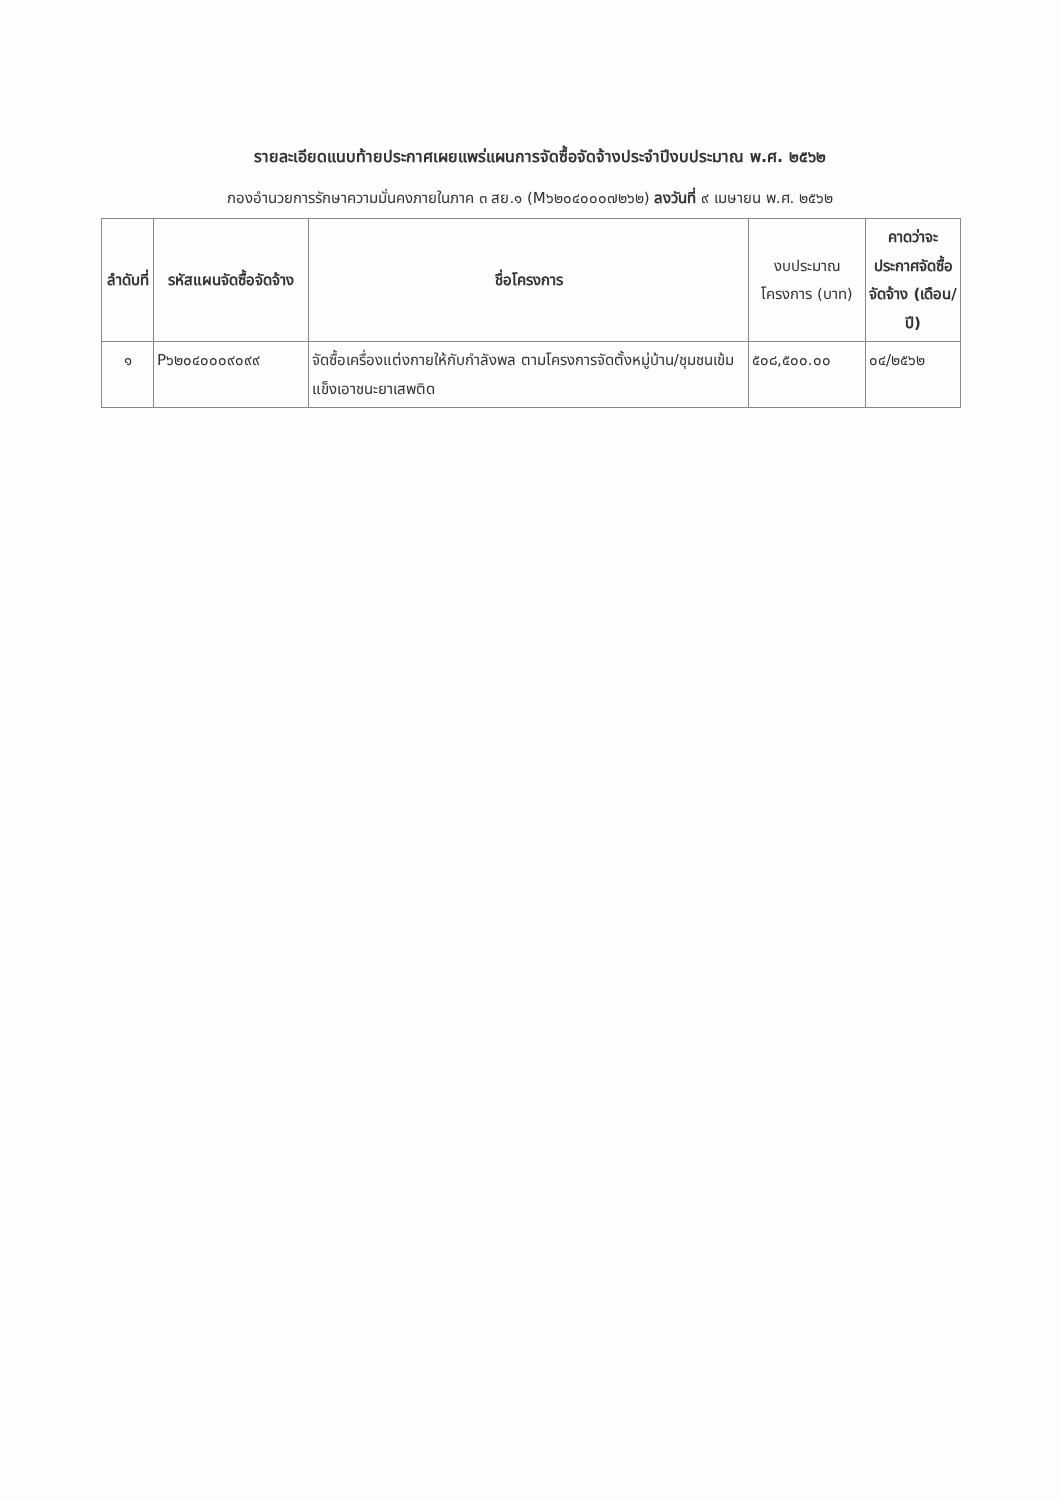รายละเอียดแนบท้ายประกาศเผยแพร่แผนการจัดซื้อจัดจ้างประจำปีงบประมาณ พ.ศ. ๒๕๖๒
กองอำนวยการรักษาความมั่นคงภายในภาค ๓ สย.๑ (M๖๒๐๔๐๐๐๗๒๖๒) ลงวันที่ ๙ เมษายน พ.ศ. ๒๕๖๒
| ลำดับที่ | รหัสแผนจัดซื้อจัดจ้าง | ชื่อโครงการ | งบประมาณโครงการ (บาท) | คาดว่าจะประกาศจัดซื้อจัดจ้าง (เดือน/ปี) |
| --- | --- | --- | --- | --- |
| ๑ | P๖๒๐๔๐๐๐๙๐๙๙ | จัดซื้อเครื่องแต่งกายให้กับกำลังพล ตามโครงการจัดตั้งหมู่บ้าน/ชุมชนเข้มแข็งเอาชนะยาเสพติด | ๕๐๘,๕๐๐.๐๐ | ๐๔/๒๕๖๒ |